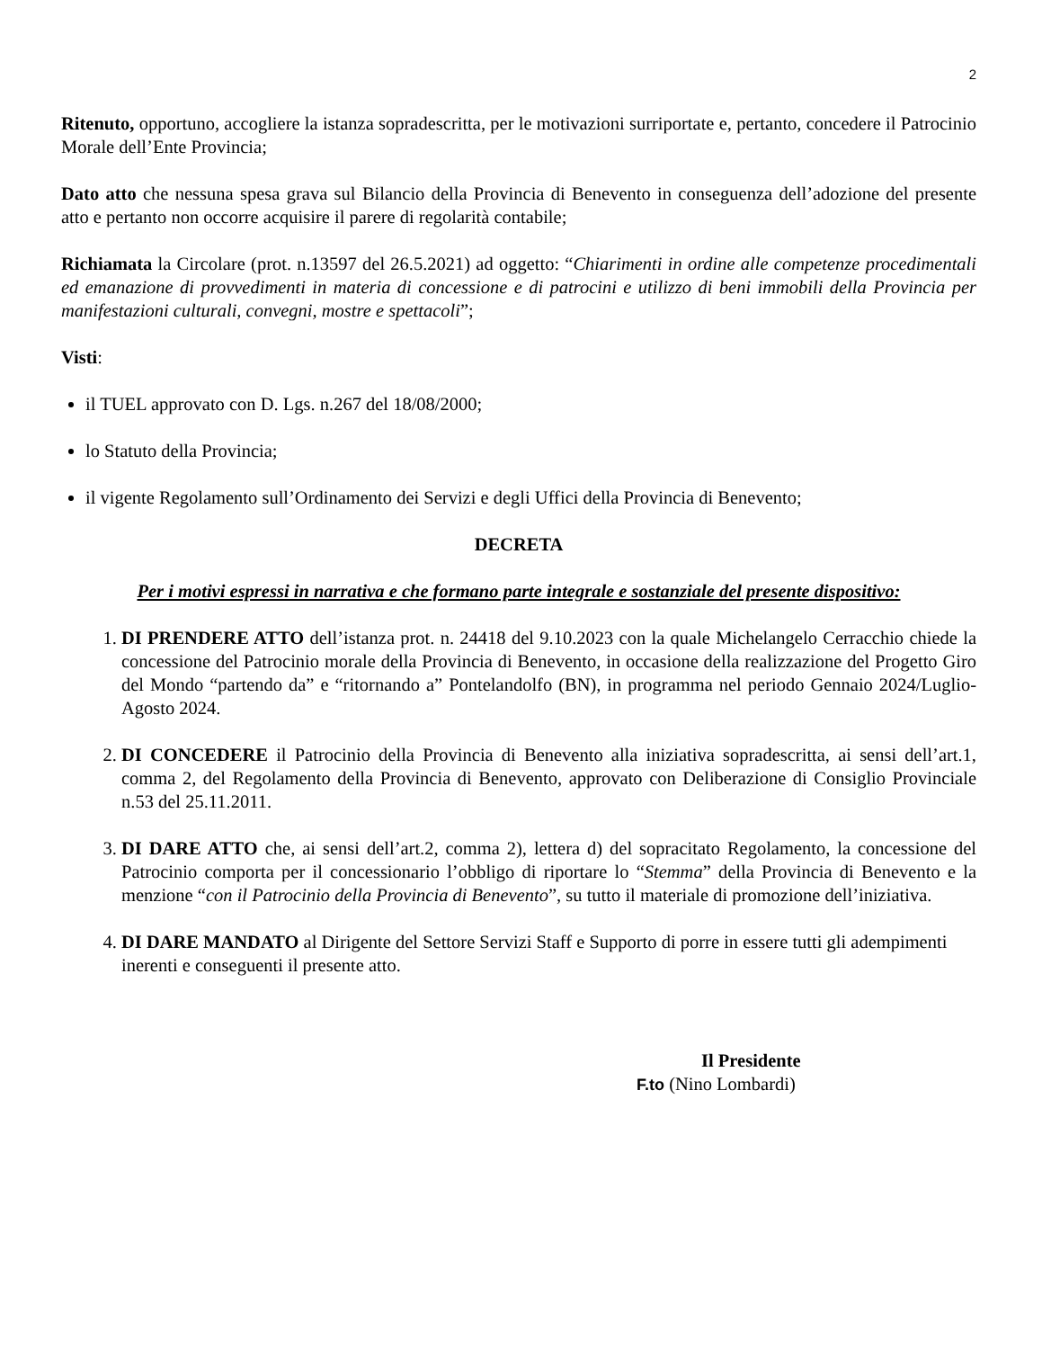2
Ritenuto, opportuno, accogliere la istanza sopradescritta, per le motivazioni surriportate e, pertanto, concedere il Patrocinio Morale dell’Ente Provincia;
Dato atto che nessuna spesa grava sul Bilancio della Provincia di Benevento in conseguenza dell’adozione del presente atto e pertanto non occorre acquisire il parere di regolarità contabile;
Richiamata la Circolare (prot. n.13597 del 26.5.2021) ad oggetto: “Chiarimenti in ordine alle competenze procedimentali ed emanazione di provvedimenti in materia di concessione e di patrocini e utilizzo di beni immobili della Provincia per manifestazioni culturali, convegni, mostre e spettacoli”;
Visti:
il TUEL approvato con D. Lgs. n.267 del 18/08/2000;
lo Statuto della Provincia;
il vigente Regolamento sull’Ordinamento dei Servizi e degli Uffici della Provincia di Benevento;
DECRETA
Per i motivi espressi in narrativa e che formano parte integrale e sostanziale del presente dispositivo:
1. DI PRENDERE ATTO dell’istanza prot. n. 24418 del 9.10.2023 con la quale Michelangelo Cerracchio chiede la concessione del Patrocinio morale della Provincia di Benevento, in occasione della realizzazione del Progetto Giro del Mondo “partendo da” e “ritornando a” Pontelandolfo (BN), in programma nel periodo Gennaio 2024/Luglio-Agosto 2024.
2. DI CONCEDERE il Patrocinio della Provincia di Benevento alla iniziativa sopradescritta, ai sensi dell’art.1, comma 2, del Regolamento della Provincia di Benevento, approvato con Deliberazione di Consiglio Provinciale n.53 del 25.11.2011.
3. DI DARE ATTO che, ai sensi dell’art.2, comma 2), lettera d) del sopracitato Regolamento, la concessione del Patrocinio comporta per il concessionario l’obbligo di riportare lo “Stemma” della Provincia di Benevento e la menzione “con il Patrocinio della Provincia di Benevento”, su tutto il materiale di promozione dell’iniziativa.
4. DI DARE MANDATO al Dirigente del Settore Servizi Staff e Supporto di porre in essere tutti gli adempimenti inerenti e conseguenti il presente atto.
Il Presidente
F.to (Nino Lombardi)